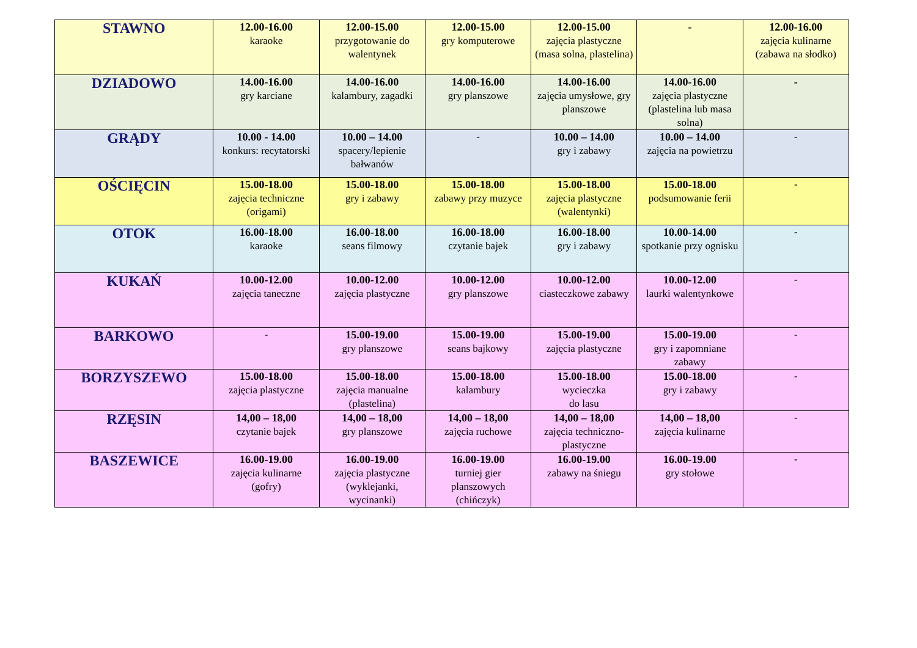| STAWNO | 12.00-16.00 karaoke | 12.00-15.00 przygotowanie do walentynek | 12.00-15.00 gry komputerowe | 12.00-15.00 zajęcia plastyczne (masa solna, plastelina) | - | 12.00-16.00 zajęcia kulinarne (zabawa na słodko) |
| DZIADOWO | 14.00-16.00 gry karciane | 14.00-16.00 kalambury, zagadki | 14.00-16.00 gry planszowe | 14.00-16.00 zajęcia umysłowe, gry planszowe | 14.00-16.00 zajęcia plastyczne (plastelina lub masa solna) | - |
| GRĄDY | 10.00 - 14.00 konkurs: recytatorski | 10.00 – 14.00 spacery/lepienie bałwanów | - | 10.00 – 14.00 gry i zabawy | 10.00 – 14.00 zajęcia na powietrzu | - |
| OŚCIĘCIN | 15.00-18.00 zajęcia techniczne (origami) | 15.00-18.00 gry i zabawy | 15.00-18.00 zabawy przy muzyce | 15.00-18.00 zajęcia plastyczne (walentynki) | 15.00-18.00 podsumowanie ferii | - |
| OTOK | 16.00-18.00 karaoke | 16.00-18.00 seans filmowy | 16.00-18.00 czytanie bajek | 16.00-18.00 gry i zabawy | 10.00-14.00 spotkanie przy ognisku | - |
| KUKAŃ | 10.00-12.00 zajęcia taneczne | 10.00-12.00 zajęcia plastyczne | 10.00-12.00 gry planszowe | 10.00-12.00 ciasteczkowe zabawy | 10.00-12.00 laurki walentynkowe | - |
| BARKOWO | - | 15.00-19.00 gry planszowe | 15.00-19.00 seans bajkowy | 15.00-19.00 zajęcia plastyczne | 15.00-19.00 gry i zapomniane zabawy | - |
| BORZYSZEWO | 15.00-18.00 zajęcia plastyczne | 15.00-18.00 zajęcia manualne (plastelina) | 15.00-18.00 kalambury | 15.00-18.00 wycieczka do lasu | 15.00-18.00 gry i zabawy | - |
| RZĘSIN | 14,00 – 18,00 czytanie bajek | 14,00 – 18,00 gry planszowe | 14,00 – 18,00 zajęcia ruchowe | 14,00 – 18,00 zajęcia techniczno-plastyczne | 14,00 – 18,00 zajęcia kulinarne | - |
| BASZEWICE | 16.00-19.00 zajęcia kulinarne (gofry) | 16.00-19.00 zajęcia plastyczne (wyklejanki, wycinanki) | 16.00-19.00 turniej gier planszowych (chińczyk) | 16.00-19.00 zabawy na śniegu | 16.00-19.00 gry stołowe | - |